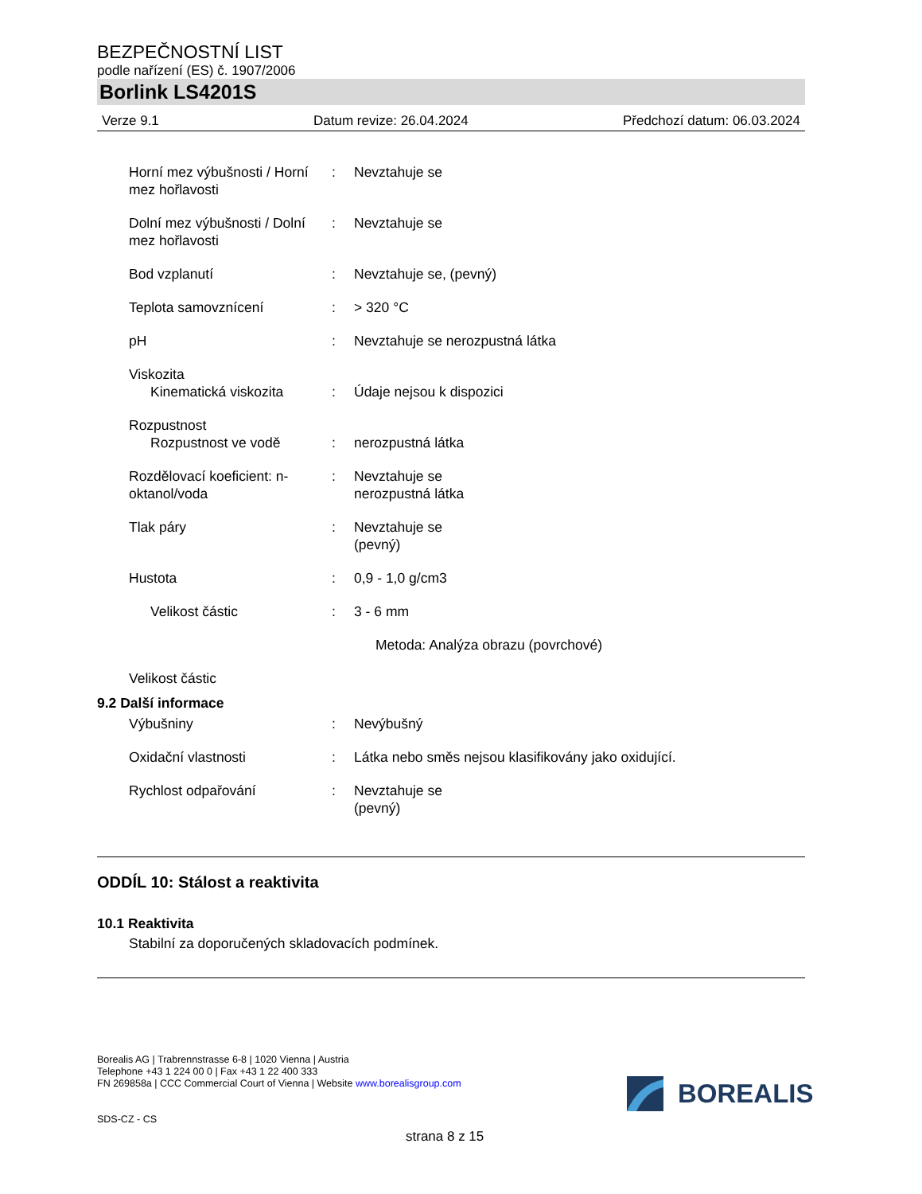BEZPEČNOSTNÍ LIST
podle nařízení (ES) č. 1907/2006
Borlink LS4201S
Verze 9.1 Datum revize: 26.04.2024 Předchozí datum: 06.03.2024
Horní mez výbušnosti / Horní mez hořlavosti
: Nevztahuje se
Dolní mez výbušnosti / Dolní mez hořlavosti
: Nevztahuje se
Bod vzplanutí : Nevztahuje se, (pevný)
Teplota samovznícení : > 320 °C
pH : Nevztahuje se nerozpustná látka
Viskozita
Kinematická viskozita
:
Údaje nejsou k dispozici
Rozpustnost
Rozpustnost ve vodě
:
nerozpustná látka
Rozdělovací koeficient: n-oktanol/voda
: Nevztahuje se
nerozpustná látka
Tlak páry : Nevztahuje se
(pevný)
Hustota : 0,9 - 1,0 g/cm3
Velikost částic : 3 - 6 mm
Metoda: Analýza obrazu (povrchové)
Velikost částic
9.2 Další informace
Výbušniny : Nevýbušný
Oxidační vlastnosti : Látka nebo směs nejsou klasifikovány jako oxidující.
Rychlost odpařování : Nevztahuje se
(pevný)
ODDÍL 10: Stálost a reaktivita
10.1 Reaktivita
Stabilní za doporučených skladovacích podmínek.
Borealis AG | Trabrennstrasse 6-8 | 1020 Vienna | Austria
Telephone +43 1 224 00 0 | Fax +43 1 22 400 333
FN 269858a | CCC Commercial Court of Vienna | Website www.borealisgroup.com
SDS-CZ - CS
BOREALIS
strana 8 z 15